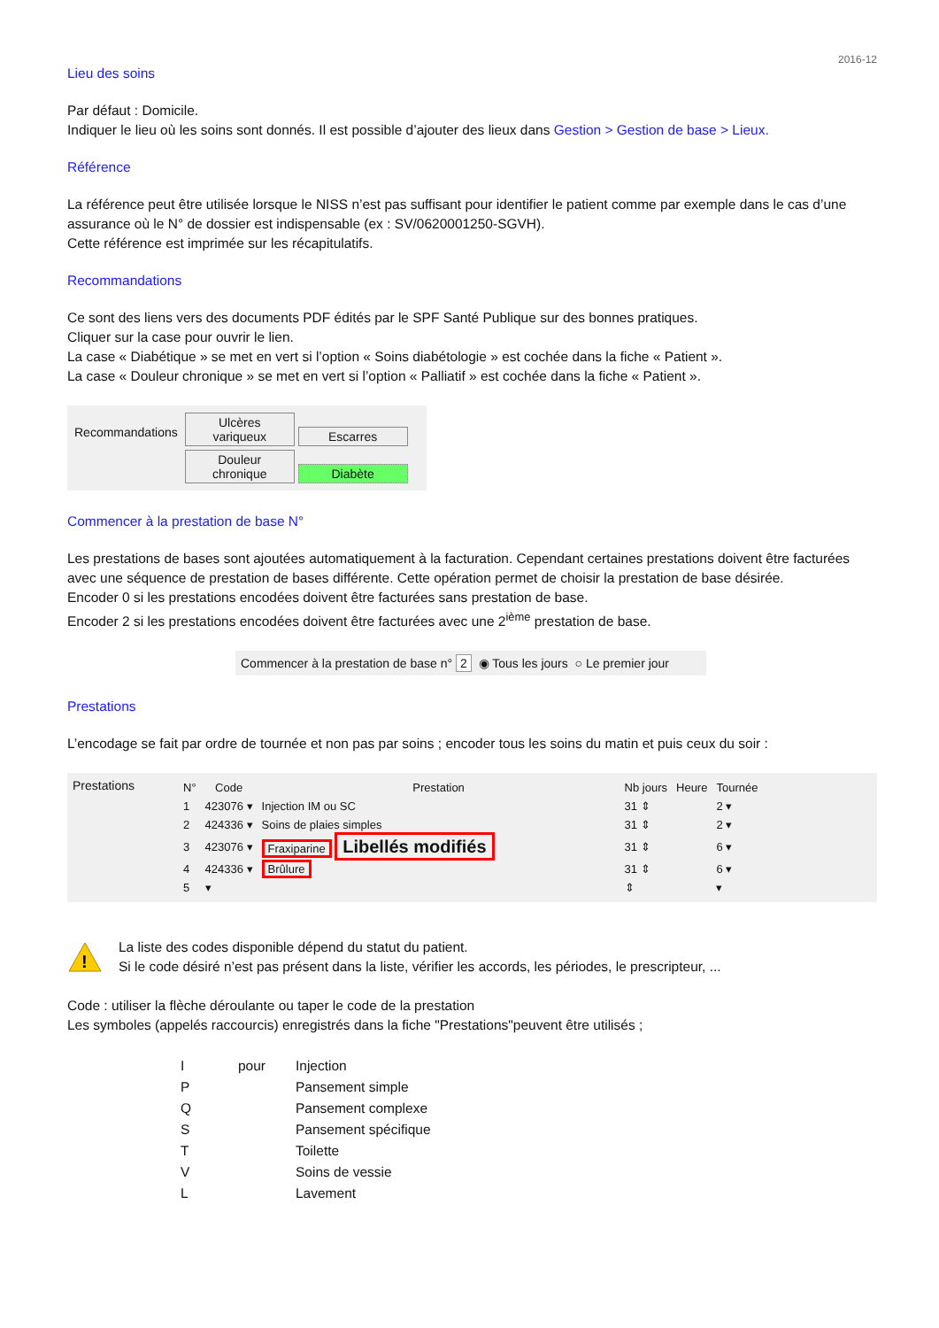2016-12
Lieu des soins
Par défaut : Domicile.
Indiquer le lieu où les soins sont donnés. Il est possible d’ajouter des lieux dans Gestion > Gestion de base > Lieux.
Référence
La référence peut être utilisée lorsque le NISS n’est pas suffisant pour identifier le patient comme par exemple dans le cas d’une assurance où le N° de dossier est indispensable (ex : SV/0620001250-SGVH).
Cette référence est imprimée sur les récapitulatifs.
Recommandations
Ce sont des liens vers des documents PDF édités par le SPF Santé Publique sur des bonnes pratiques.
Cliquer sur la case pour ouvrir le lien.
La case « Diabétique » se met en vert si l’option « Soins diabétologie » est cochée dans la fiche « Patient ».
La case « Douleur chronique » se met en vert si l’option « Palliatif » est cochée dans la fiche « Patient ».
Recommandations
Ulcères variqueux Escarres
Douleur chronique Diabète
Commencer à la prestation de base N°
Les prestations de bases sont ajoutées automatiquement à la facturation. Cependant certaines prestations doivent être facturées avec une séquence de prestation de bases différente. Cette opération permet de choisir la prestation de base désirée.
Encoder 0 si les prestations encodées doivent être facturées sans prestation de base.
Encoder 2 si les prestations encodées doivent être facturées avec une 2<sup>ième</sup> prestation de base.
Commencer à la prestation de base n° 2 ◉ Tous les jours ○ Le premier jour
Prestations
L’encodage se fait par ordre de tournée et non pas par soins ; encoder tous les soins du matin et puis ceux du soir :
Prestations
| N° | Code | Prestation | Nb jours | Heure | Tournée |
| --- | --- | --- | --- | --- | --- |
| 1 | 423076 ▾ | Injection IM ou SC | 31 ⇕ | | 2 ▾ |
| 2 | 424336 ▾ | Soins de plaies simples | 31 ⇕ | | 2 ▾ |
| 3 | 423076 ▾ | Fraxiparine Libellés modifiés | 31 ⇕ | | 6 ▾ |
| 4 | 424336 ▾ | Brûlure | 31 ⇕ | | 6 ▾ |
| 5 | ▾ | | ⇕ | | ▾ |
!
La liste des codes disponible dépend du statut du patient.
Si le code désiré n’est pas présent dans la liste, vérifier les accords, les périodes, le prescripteur, ...
Code : utiliser la flèche déroulante ou taper le code de la prestation
Les symboles (appelés raccourcis) enregistrés dans la fiche "Prestations"peuvent être utilisés ;
| I | pour | Injection |
| P | | Pansement simple |
| Q | | Pansement complexe |
| S | | Pansement spécifique |
| T | | Toilette |
| V | | Soins de vessie |
| L | | Lavement |